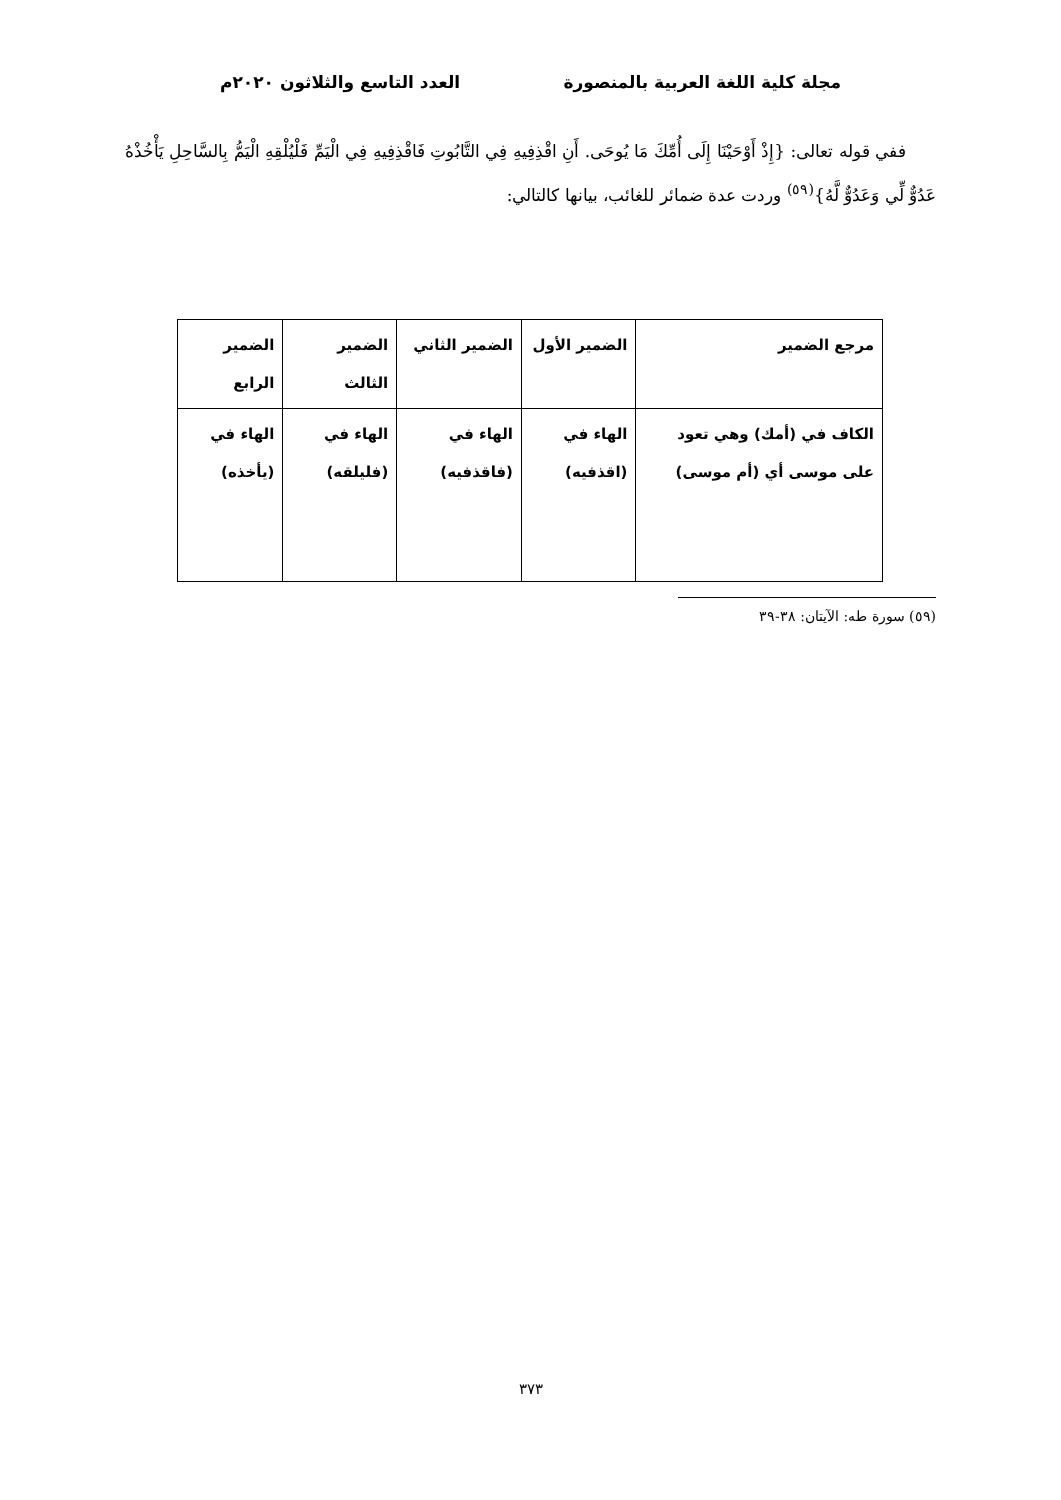مجلة كلية اللغة العربية بالمنصورة العدد التاسع والثلاثون ٢٠٢٠م
ففي قوله تعالى: {إِذْ أَوْحَيْنَا إِلَى أُمِّكَ مَا يُوحَى. أَنِ اقْذِفِيهِ فِي التَّابُوتِ فَاقْذِفِيهِ فِي الْيَمِّ فَلْيُلْقِهِ الْيَمُّ بِالسَّاحِلِ يَأْخُذْهُ عَدُوٌّ لِّي وَعَدُوٌّ لَّهُ}<sup>(٥٩)</sup> وردت عدة ضمائر للغائب، بيانها كالتالي:
| مرجع الضمير | الضمير الأول | الضمير الثاني | الضمير الثالث | الضمير الرابع |
| --- | --- | --- | --- | --- |
| الكاف في (أمك) وهي تعود على موسى أي (أم موسى) | الهاء في (اقذفيه) | الهاء في (فاقذفيه) | الهاء في (فليلقه) | الهاء في (يأخذه) |
(٥٩) سورة طه: الآيتان: ٣٨-٣٩
٣٧٣